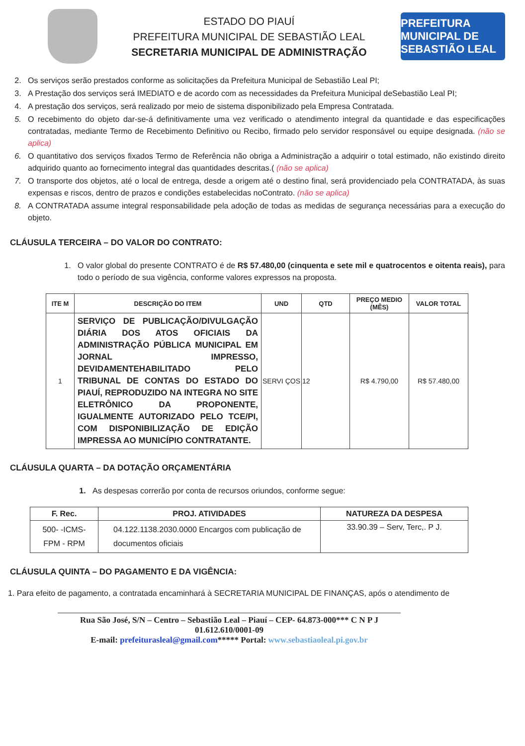ESTADO DO PIAUÍ
PREFEITURA MUNICIPAL DE SEBASTIÃO LEAL
SECRETARIA MUNICIPAL DE ADMINISTRAÇÃO
PREFEITURA MUNICIPAL DE SEBASTIÃO LEAL
2. Os serviços serão prestados conforme as solicitações da Prefeitura Municipal de Sebastião Leal PI;
3. A Prestação dos serviços será IMEDIATO e de acordo com as necessidades da Prefeitura Municipal deSebastião Leal PI;
4. A prestação dos serviços, será realizado por meio de sistema disponibilizado pela Empresa Contratada.
5. O recebimento do objeto dar-se-á definitivamente uma vez verificado o atendimento integral da quantidade e das especificações contratadas, mediante Termo de Recebimento Definitivo ou Recibo, firmado pelo servidor responsável ou equipe designada. (não se aplica)
6. O quantitativo dos serviços fixados Termo de Referência não obriga a Administração a adquirir o total estimado, não existindo direito adquirido quanto ao fornecimento integral das quantidades descritas.( (não se aplica)
7. O transporte dos objetos, até o local de entrega, desde a origem até o destino final, será providenciado pela CONTRATADA, às suas expensas e riscos, dentro de prazos e condições estabelecidas noContrato. (não se aplica)
8. A CONTRATADA assume integral responsabilidade pela adoção de todas as medidas de segurança necessárias para a execução do objeto.
CLÁUSULA TERCEIRA – DO VALOR DO CONTRATO:
1. O valor global do presente CONTRATO é de R$ 57.480,00 (cinquenta e sete mil e quatrocentos e oitenta reais), para todo o período de sua vigência, conforme valores expressos na proposta.
| ITE M | DESCRIÇÃO DO ITEM | UND | QTD | PREÇO MEDIO (MÊS) | VALOR TOTAL |
| --- | --- | --- | --- | --- | --- |
| 1 | SERVIÇO DE PUBLICAÇÃO/DIVULGAÇÃO DIÁRIA DOS ATOS OFICIAIS DA ADMINISTRAÇÃO PÚBLICA MUNICIPAL EM JORNAL IMPRESSO, DEVIDAMENTEHABILITADO PELO TRIBUNAL DE CONTAS DO ESTADO DO PIAUÍ, REPRODUZIDO NA INTEGRA NO SITE ELETRÔNICO DA PROPONENTE, IGUALMENTE AUTORIZADO PELO TCE/PI, COM DISPONIBILIZAÇÃO DE EDIÇÃO IMPRESSA AO MUNICÍPIO CONTRATANTE. | SERVI ÇOS | 12 | R$ 4.790,00 | R$ 57.480,00 |
CLÁUSULA QUARTA – DA DOTAÇÃO ORÇAMENTÁRIA
1. As despesas correrão por conta de recursos oriundos, conforme segue:
| F. Rec. | PROJ. ATIVIDADES | NATUREZA DA DESPESA |
| --- | --- | --- |
| 500- -ICMS- FPM - RPM | 04.122.1138.2030.0000 Encargos com publicação de documentos oficiais | 33.90.39 – Serv, Terc,. P J. |
CLÁUSULA QUINTA – DO PAGAMENTO E DA VIGÊNCIA:
1. Para efeito de pagamento, a contratada encaminhará à SECRETARIA MUNICIPAL DE FINANÇAS, após o atendimento de
Rua São José, S/N – Centro – Sebastião Leal – Piauí – CEP- 64.873-000*** C N P J 01.612.610/0001-09
E-mail: prefeiturasleal@gmail.com***** Portal: www.sebastiaoleal.pi.gov.br